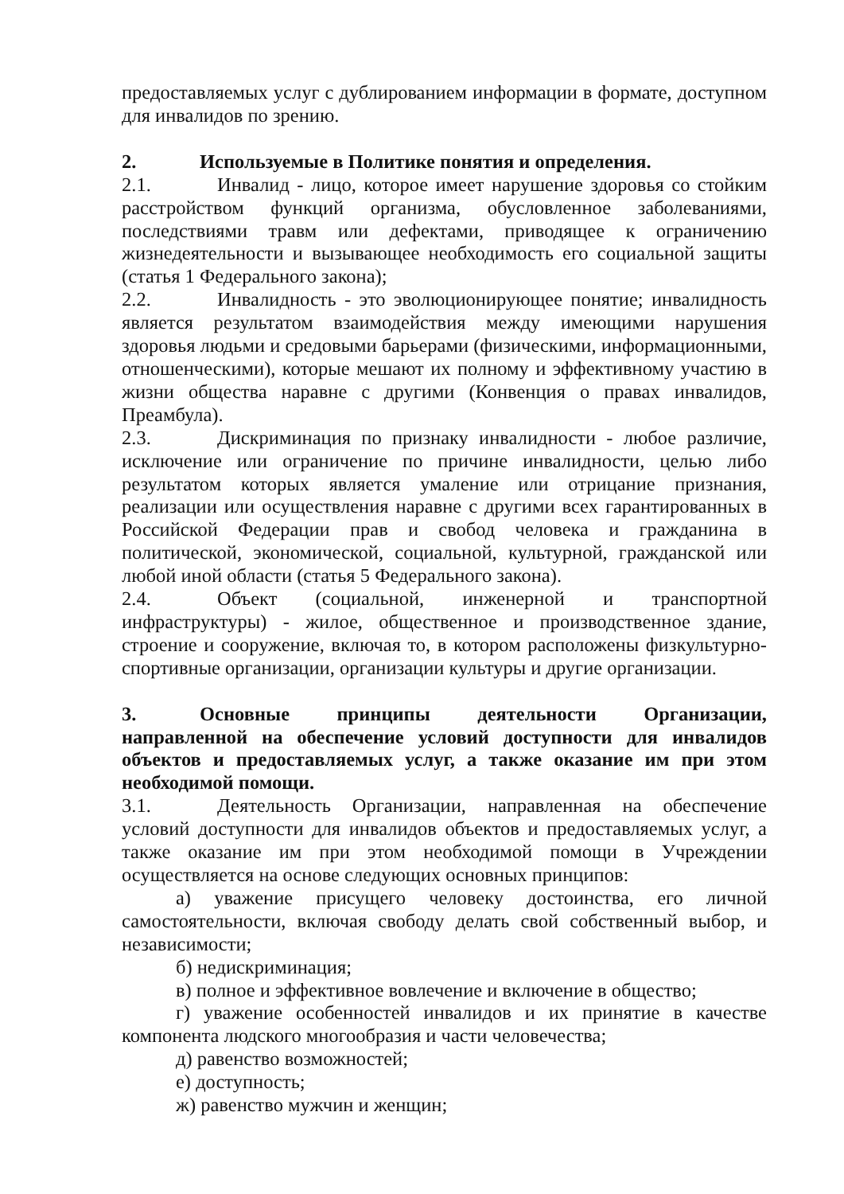предоставляемых услуг с дублированием информации в формате, доступном для инвалидов по зрению.
2. Используемые в Политике понятия и определения.
2.1. Инвалид - лицо, которое имеет нарушение здоровья со стойким расстройством функций организма, обусловленное заболеваниями, последствиями травм или дефектами, приводящее к ограничению жизнедеятельности и вызывающее необходимость его социальной защиты (статья 1 Федерального закона);
2.2. Инвалидность - это эволюционирующее понятие; инвалидность является результатом взаимодействия между имеющими нарушения здоровья людьми и средовыми барьерами (физическими, информационными, отношенческими), которые мешают их полному и эффективному участию в жизни общества наравне с другими (Конвенция о правах инвалидов, Преамбула).
2.3. Дискриминация по признаку инвалидности - любое различие, исключение или ограничение по причине инвалидности, целью либо результатом которых является умаление или отрицание признания, реализации или осуществления наравне с другими всех гарантированных в Российской Федерации прав и свобод человека и гражданина в политической, экономической, социальной, культурной, гражданской или любой иной области (статья 5 Федерального закона).
2.4. Объект (социальной, инженерной и транспортной инфраструктуры) - жилое, общественное и производственное здание, строение и сооружение, включая то, в котором расположены физкультурно-спортивные организации, организации культуры и другие организации.
3. Основные принципы деятельности Организации, направленной на обеспечение условий доступности для инвалидов объектов и предоставляемых услуг, а также оказание им при этом необходимой помощи.
3.1. Деятельность Организации, направленная на обеспечение условий доступности для инвалидов объектов и предоставляемых услуг, а также оказание им при этом необходимой помощи в Учреждении осуществляется на основе следующих основных принципов:
а) уважение присущего человеку достоинства, его личной самостоятельности, включая свободу делать свой собственный выбор, и независимости;
б) недискриминация;
в) полное и эффективное вовлечение и включение в общество;
г) уважение особенностей инвалидов и их принятие в качестве компонента людского многообразия и части человечества;
д) равенство возможностей;
е) доступность;
ж) равенство мужчин и женщин;